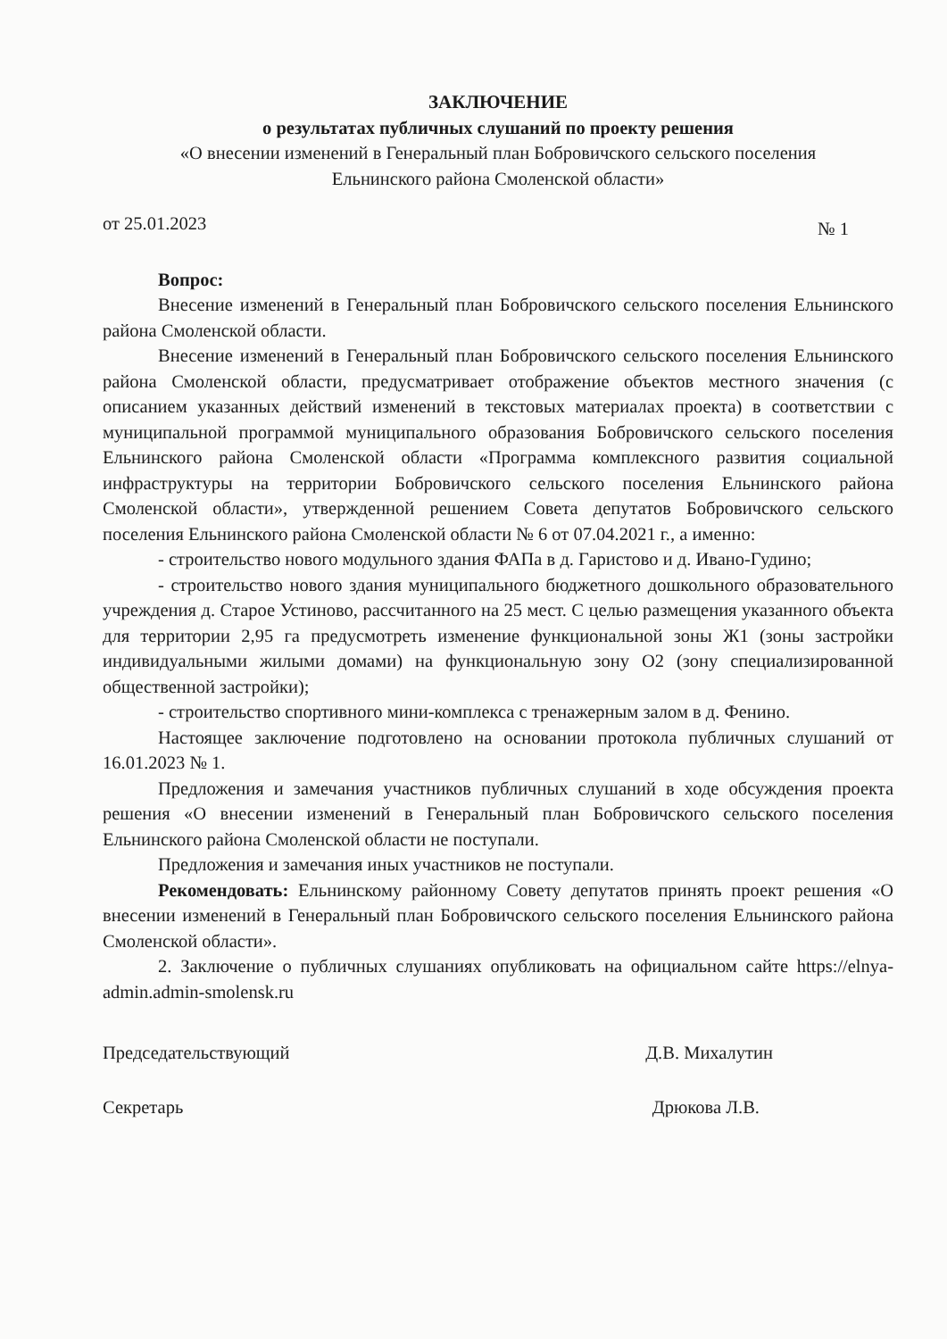ЗАКЛЮЧЕНИЕ
о результатах публичных слушаний по проекту решения
«О внесении изменений в Генеральный план Бобровичского сельского поселения
Ельнинского района Смоленской области»
от 25.01.2023 № 1
Вопрос:
Внесение изменений в Генеральный план Бобровичского сельского поселения Ельнинского района Смоленской области.
Внесение изменений в Генеральный план Бобровичского сельского поселения Ельнинского района Смоленской области, предусматривает отображение объектов местного значения (с описанием указанных действий изменений в текстовых материалах проекта) в соответствии с муниципальной программой муниципального образования Бобровичского сельского поселения Ельнинского района Смоленской области «Программа комплексного развития социальной инфраструктуры на территории Бобровичского сельского поселения Ельнинского района Смоленской области», утвержденной решением Совета депутатов Бобровичского сельского поселения Ельнинского района Смоленской области № 6 от 07.04.2021 г., а именно:
- строительство нового модульного здания ФАПа в д. Гаристово и д. Ивано-Гудино;
- строительство нового здания муниципального бюджетного дошкольного образовательного учреждения д. Старое Устиново, рассчитанного на 25 мест. С целью размещения указанного объекта для территории 2,95 га предусмотреть изменение функциональной зоны Ж1 (зоны застройки индивидуальными жилыми домами) на функциональную зону О2 (зону специализированной общественной застройки);
- строительство спортивного мини-комплекса с тренажерным залом в д. Фенино.
Настоящее заключение подготовлено на основании протокола публичных слушаний от 16.01.2023 № 1.
Предложения и замечания участников публичных слушаний в ходе обсуждения проекта решения «О внесении изменений в Генеральный план Бобровичского сельского поселения Ельнинского района Смоленской области не поступали.
Предложения и замечания иных участников не поступали.
Рекомендовать: Ельнинскому районному Совету депутатов принять проект решения «О внесении изменений в Генеральный план Бобровичского сельского поселения Ельнинского района Смоленской области».
2. Заключение о публичных слушаниях опубликовать на официальном сайте https://elnya-admin.admin-smolensk.ru
Председательствующий Д.В. Михалутин
Секретарь Дрюкова Л.В.